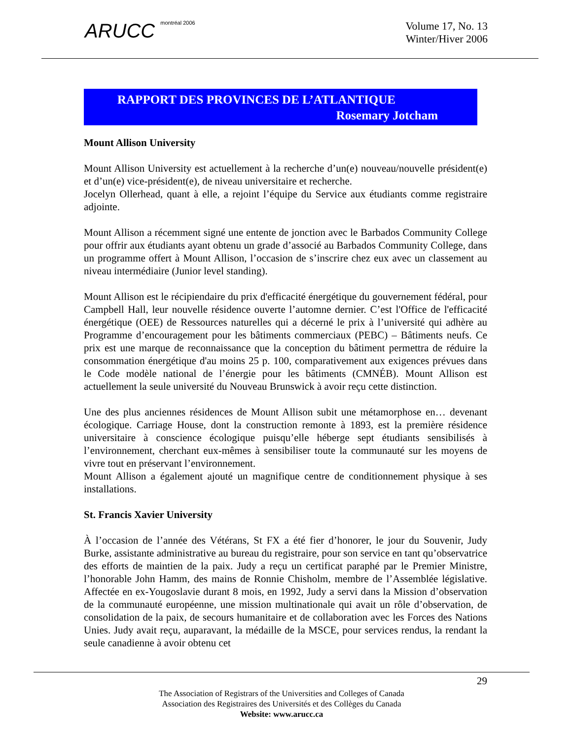ARUCC montréal 2006
Volume 17, No. 13
Winter/Hiver 2006
RAPPORT DES PROVINCES DE L’ATLANTIQUE
Rosemary Jotcham
Mount Allison University
Mount Allison University est actuellement à la recherche d’un(e) nouveau/nouvelle président(e) et d’un(e) vice-président(e), de niveau universitaire et recherche.
Jocelyn Ollerhead, quant à elle, a rejoint l’équipe du Service aux étudiants comme registraire adjointe.
Mount Allison a récemment signé une entente de jonction avec le Barbados Community College pour offrir aux étudiants ayant obtenu un grade d’associé au Barbados Community College, dans un programme offert à Mount Allison, l’occasion de s’inscrire chez eux avec un classement au niveau intermédiaire (Junior level standing).
Mount Allison est le récipiendaire du prix d'efficacité énergétique du gouvernement fédéral, pour Campbell Hall, leur nouvelle résidence ouverte l’automne dernier. C’est l'Office de l'efficacité énergétique (OEE) de Ressources naturelles qui a décerné le prix à l’université qui adhère au Programme d’encouragement pour les bâtiments commerciaux (PEBC) – Bâtiments neufs. Ce prix est une marque de reconnaissance que la conception du bâtiment permettra de réduire la consommation énergétique d'au moins 25 p. 100, comparativement aux exigences prévues dans le Code modèle national de l’énergie pour les bâtiments (CMNÉB). Mount Allison est actuellement la seule université du Nouveau Brunswick à avoir reçu cette distinction.
Une des plus anciennes résidences de Mount Allison subit une métamorphose en… devenant écologique. Carriage House, dont la construction remonte à 1893, est la première résidence universitaire à conscience écologique puisqu’elle héberge sept étudiants sensibilisés à l’environnement, cherchant eux-mêmes à sensibiliser toute la communauté sur les moyens de vivre tout en préservant l’environnement.
Mount Allison a également ajouté un magnifique centre de conditionnement physique à ses installations.
St. Francis Xavier University
À l’occasion de l’année des Vétérans, St FX a été fier d’honorer, le jour du Souvenir, Judy Burke, assistante administrative au bureau du registraire, pour son service en tant qu’observatrice des efforts de maintien de la paix. Judy a reçu un certificat paraphé par le Premier Ministre, l’honorable John Hamm, des mains de Ronnie Chisholm, membre de l’Assemblée législative. Affectée en ex-Yougoslavie durant 8 mois, en 1992, Judy a servi dans la Mission d’observation de la communauté européenne, une mission multinationale qui avait un rôle d’observation, de consolidation de la paix, de secours humanitaire et de collaboration avec les Forces des Nations Unies. Judy avait reçu, auparavant, la médaille de la MSCE, pour services rendus, la rendant la seule canadienne à avoir obtenu cet
29
The Association of Registrars of the Universities and Colleges of Canada
Association des Registraires des Universités et des Collèges du Canada
Website: www.arucc.ca